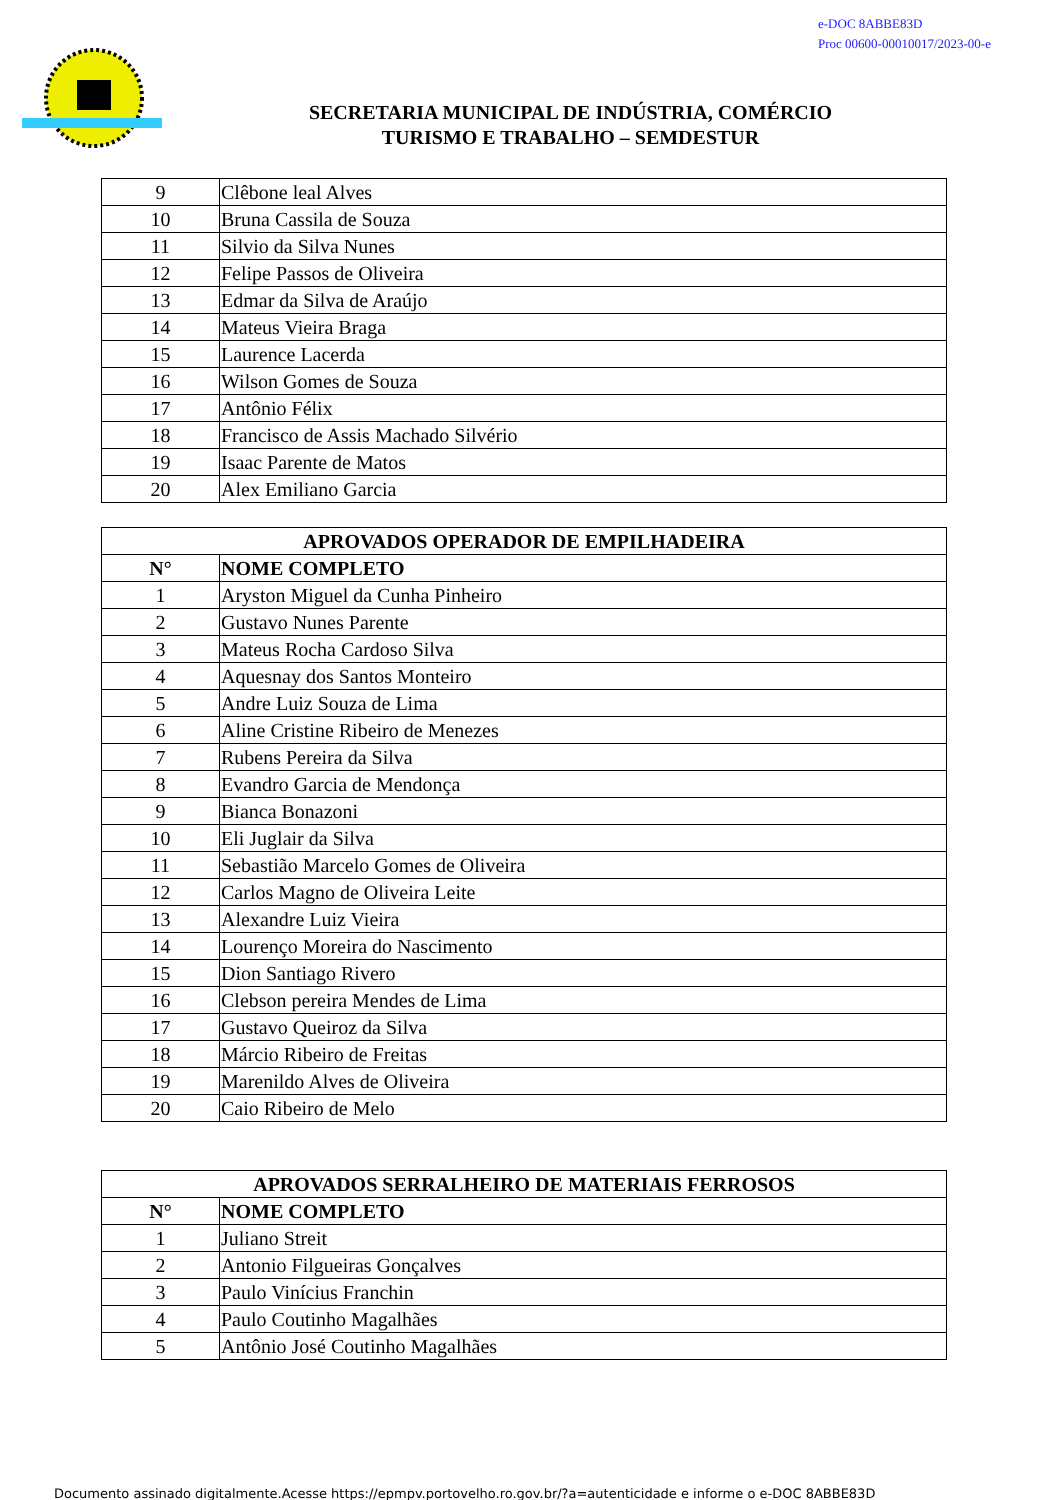e-DOC 8ABBE83D
Proc 00600-00010017/2023-00-e
SECRETARIA MUNICIPAL DE INDÚSTRIA, COMÉRCIO
TURISMO E TRABALHO – SEMDESTUR
| 9 | Clêbone leal Alves |
| 10 | Bruna Cassila de Souza |
| 11 | Silvio da Silva Nunes |
| 12 | Felipe Passos de Oliveira |
| 13 | Edmar da Silva de Araújo |
| 14 | Mateus Vieira Braga |
| 15 | Laurence Lacerda |
| 16 | Wilson Gomes de Souza |
| 17 | Antônio Félix |
| 18 | Francisco de Assis Machado Silvério |
| 19 | Isaac Parente de Matos |
| 20 | Alex Emiliano Garcia |
| APROVADOS OPERADOR DE EMPILHADEIRA | |
| --- | --- |
| N° | NOME COMPLETO |
| 1 | Aryston Miguel da Cunha Pinheiro |
| 2 | Gustavo Nunes Parente |
| 3 | Mateus Rocha Cardoso Silva |
| 4 | Aquesnay dos Santos Monteiro |
| 5 | Andre Luiz Souza de Lima |
| 6 | Aline Cristine Ribeiro de Menezes |
| 7 | Rubens Pereira da Silva |
| 8 | Evandro Garcia de Mendonça |
| 9 | Bianca Bonazoni |
| 10 | Eli Juglair da Silva |
| 11 | Sebastião Marcelo Gomes de Oliveira |
| 12 | Carlos Magno de Oliveira Leite |
| 13 | Alexandre Luiz Vieira |
| 14 | Lourenço Moreira do Nascimento |
| 15 | Dion Santiago Rivero |
| 16 | Clebson pereira Mendes de Lima |
| 17 | Gustavo Queiroz da Silva |
| 18 | Márcio Ribeiro de Freitas |
| 19 | Marenildo Alves de Oliveira |
| 20 | Caio Ribeiro de Melo |
| APROVADOS SERRALHEIRO DE MATERIAIS FERROSOS | |
| --- | --- |
| N° | NOME COMPLETO |
| 1 | Juliano Streit |
| 2 | Antonio Filgueiras Gonçalves |
| 3 | Paulo Vinícius Franchin |
| 4 | Paulo Coutinho Magalhães |
| 5 | Antônio José Coutinho Magalhães |
Documento assinado digitalmente.Acesse https://epmpv.portovelho.ro.gov.br/?a=autenticidade e informe o e-DOC 8ABBE83D